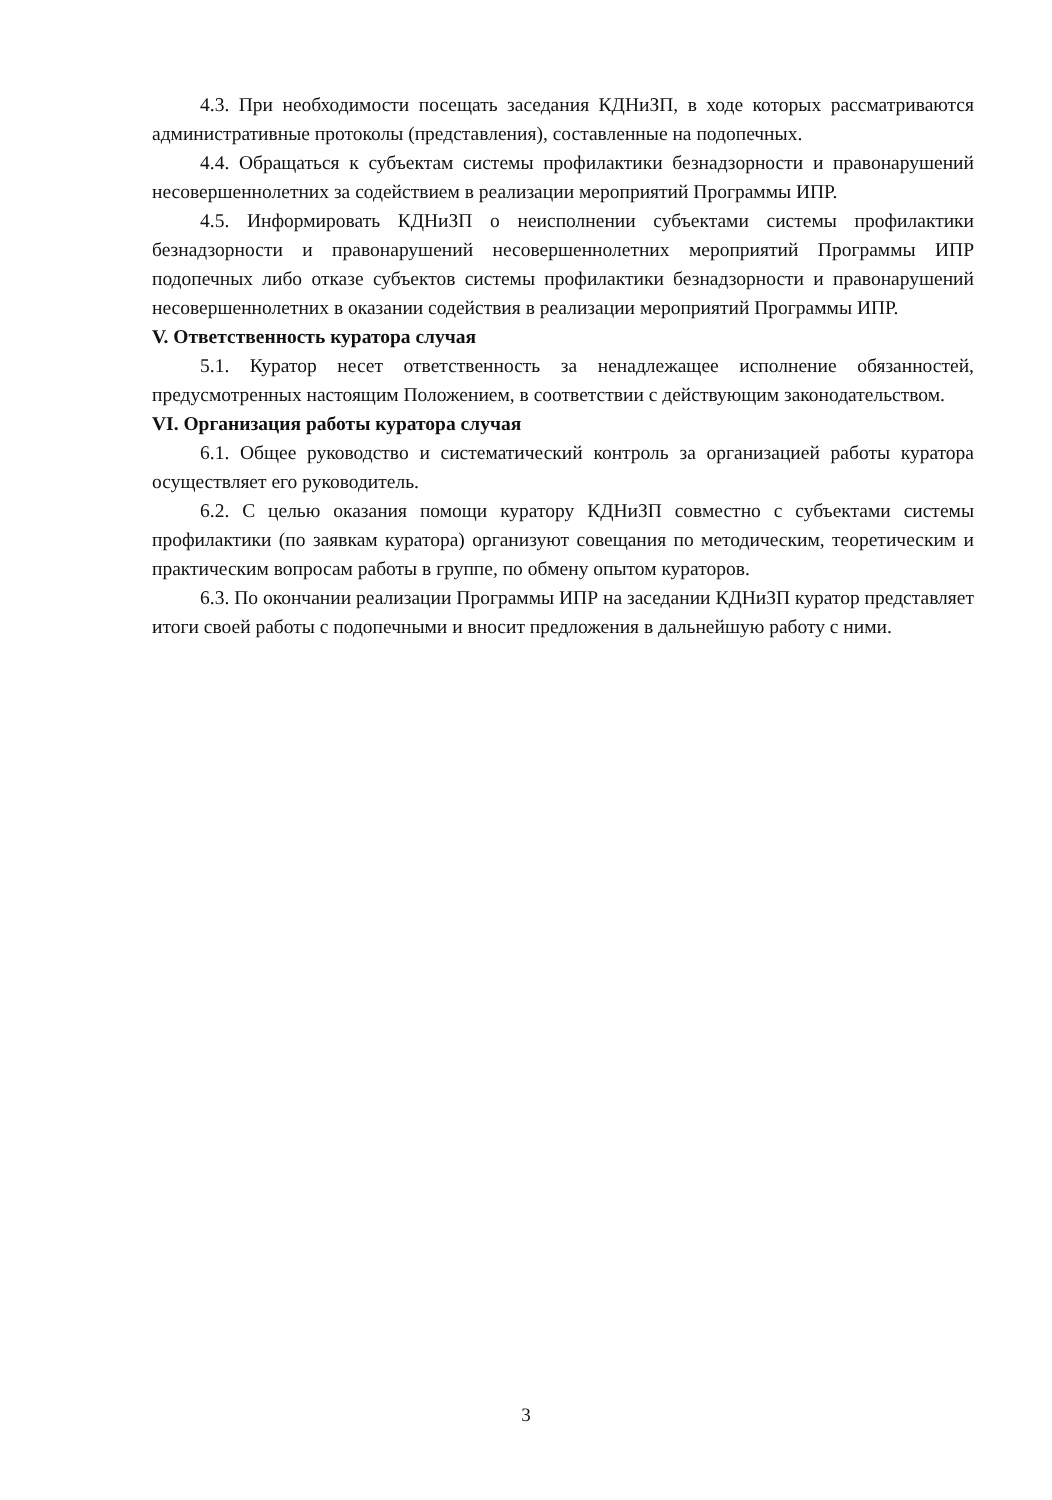4.3. При необходимости посещать заседания КДНиЗП, в ходе которых рассматриваются административные протоколы (представления), составленные на подопечных.
4.4. Обращаться к субъектам системы профилактики безнадзорности и правонарушений несовершеннолетних за содействием в реализации мероприятий Программы ИПР.
4.5. Информировать КДНиЗП о неисполнении субъектами системы профилактики безнадзорности и правонарушений несовершеннолетних мероприятий Программы ИПР подопечных либо отказе субъектов системы профилактики безнадзорности и правонарушений несовершеннолетних в оказании содействия в реализации мероприятий Программы ИПР.
V. Ответственность куратора случая
5.1. Куратор несет ответственность за ненадлежащее исполнение обязанностей, предусмотренных настоящим Положением, в соответствии с действующим законодательством.
VI. Организация работы куратора случая
6.1. Общее руководство и систематический контроль за организацией работы куратора осуществляет его руководитель.
6.2. С целью оказания помощи куратору КДНиЗП совместно с субъектами системы профилактики (по заявкам куратора) организуют совещания по методическим, теоретическим и практическим вопросам работы в группе, по обмену опытом кураторов.
6.3. По окончании реализации Программы ИПР на заседании КДНиЗП куратор представляет итоги своей работы с подопечными и вносит предложения в дальнейшую работу с ними.
3